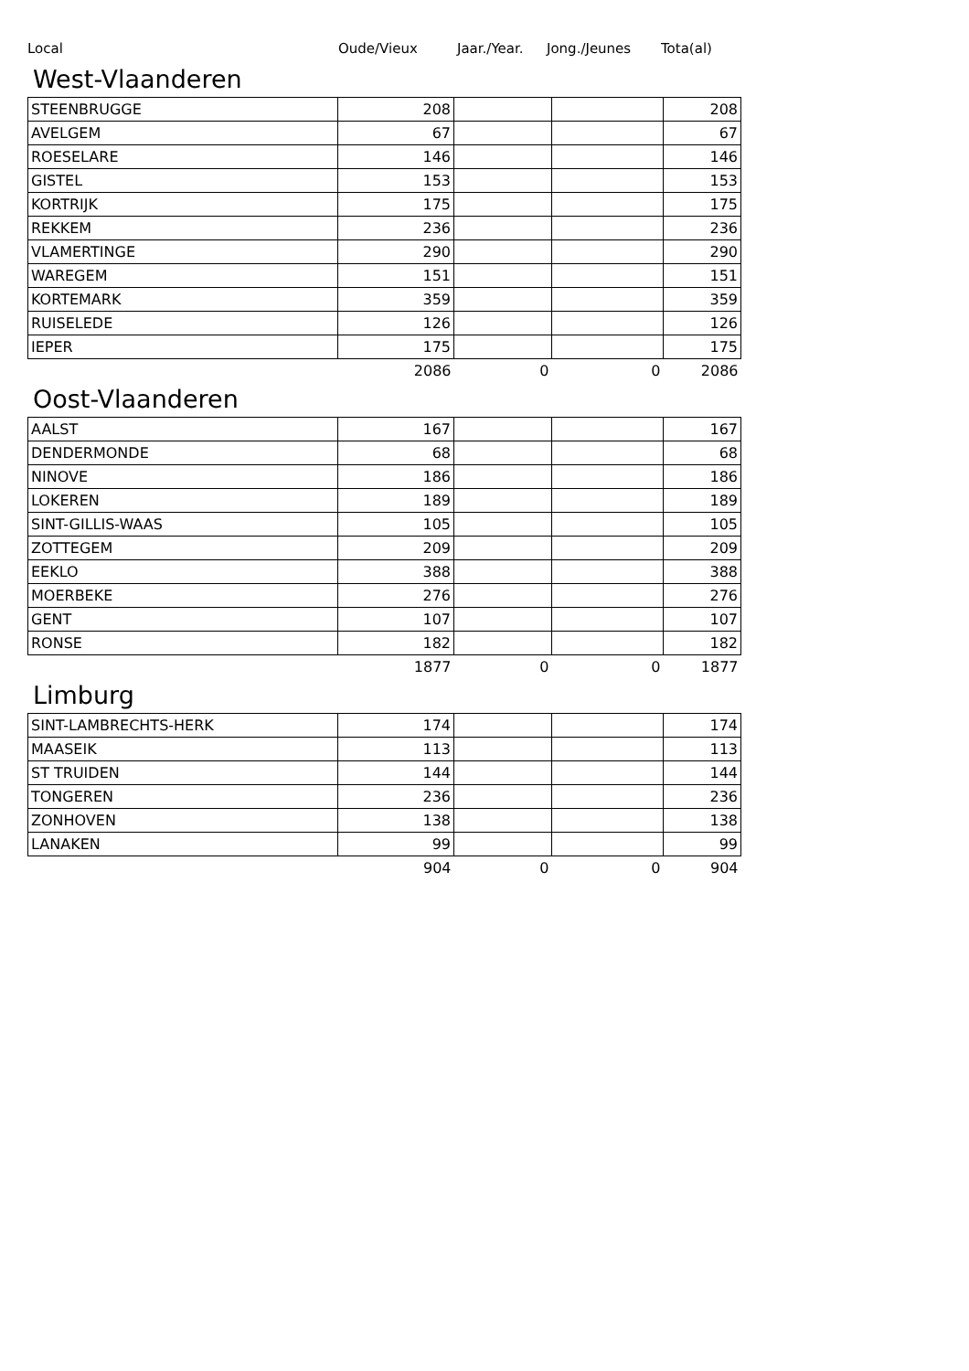Local Oude/Vieux Jaar./Year. Jong./Jeunes Tota(al)
West-Vlaanderen
| STEENBRUGGE | 208 | | | 208 |
| AVELGEM | 67 | | | 67 |
| ROESELARE | 146 | | | 146 |
| GISTEL | 153 | | | 153 |
| KORTRIJK | 175 | | | 175 |
| REKKEM | 236 | | | 236 |
| VLAMERTINGE | 290 | | | 290 |
| WAREGEM | 151 | | | 151 |
| KORTEMARK | 359 | | | 359 |
| RUISELEDE | 126 | | | 126 |
| IEPER | 175 | | | 175 |
| | 2086 | 0 | 0 | 2086 |
Oost-Vlaanderen
| AALST | 167 | | | 167 |
| DENDERMONDE | 68 | | | 68 |
| NINOVE | 186 | | | 186 |
| LOKEREN | 189 | | | 189 |
| SINT-GILLIS-WAAS | 105 | | | 105 |
| ZOTTEGEM | 209 | | | 209 |
| EEKLO | 388 | | | 388 |
| MOERBEKE | 276 | | | 276 |
| GENT | 107 | | | 107 |
| RONSE | 182 | | | 182 |
| | 1877 | 0 | 0 | 1877 |
Limburg
| SINT-LAMBRECHTS-HERK | 174 | | | 174 |
| MAASEIK | 113 | | | 113 |
| ST TRUIDEN | 144 | | | 144 |
| TONGEREN | 236 | | | 236 |
| ZONHOVEN | 138 | | | 138 |
| LANAKEN | 99 | | | 99 |
| | 904 | 0 | 0 | 904 |